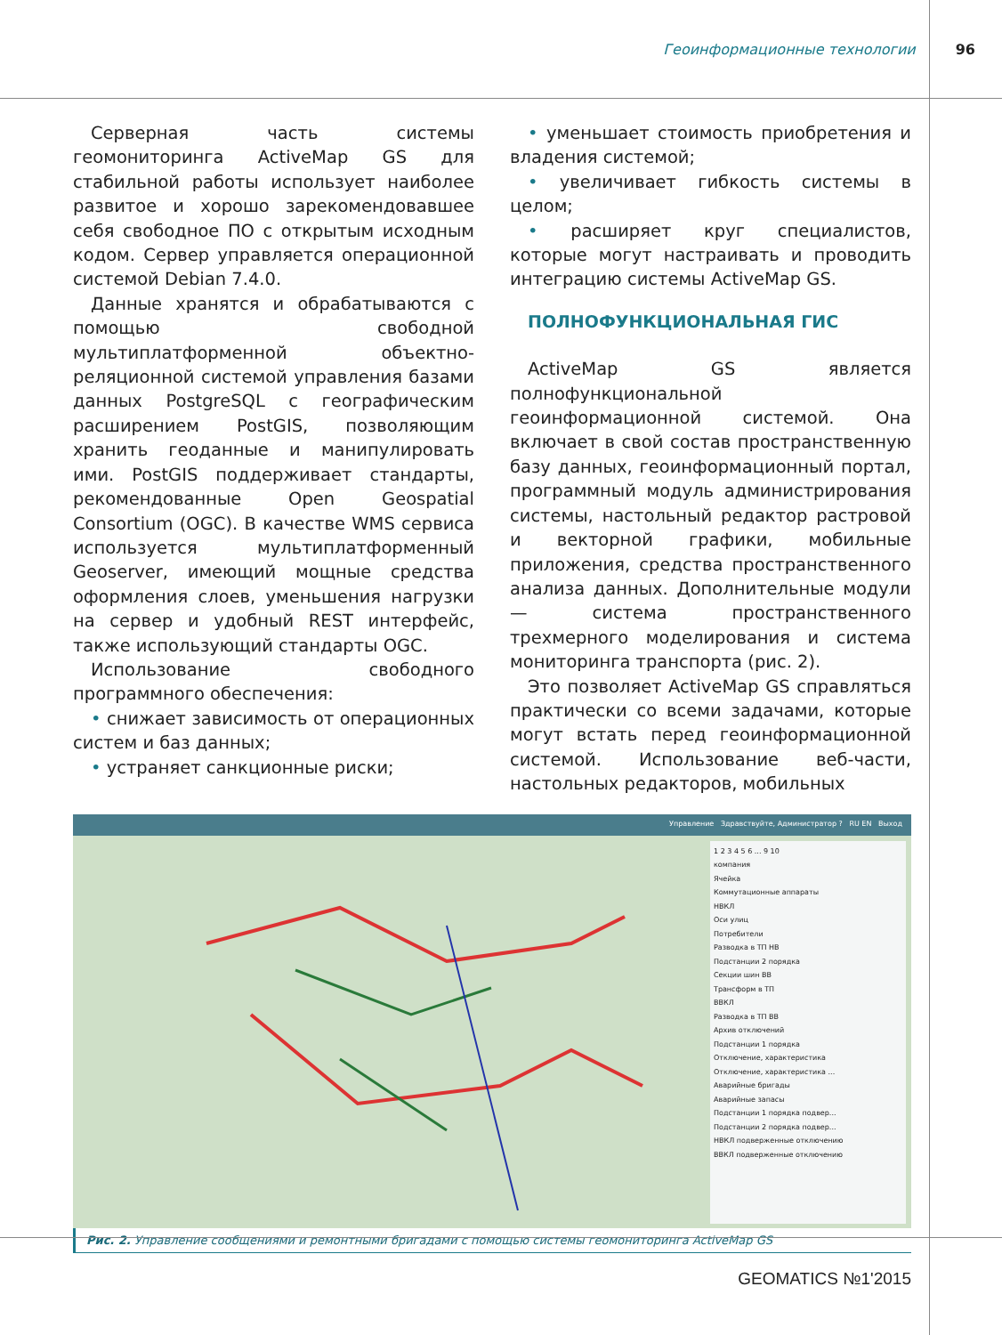Геоинформационные технологии 96
Серверная часть системы геомониторинга ActiveMap GS для стабильной работы использует наиболее развитое и хорошо зарекомендовавшее себя свободное ПО с открытым исходным кодом. Сервер управляется операционной системой Debian 7.4.0.
Данные хранятся и обрабатываются с помощью свободной мультиплатформенной объектно-реляционной системой управления базами данных PostgreSQL с географическим расширением PostGIS, позволяющим хранить геоданные и манипулировать ими. PostGIS поддерживает стандарты, рекомендованные Open Geospatial Consortium (OGC). В качестве WMS сервиса используется мультиплатформенный Geoserver, имеющий мощные средства оформления слоев, уменьшения нагрузки на сервер и удобный REST интерфейс, также использующий стандарты OGC.
Использование свободного программного обеспечения:
• снижает зависимость от операционных систем и баз данных;
• устраняет санкционные риски;
• уменьшает стоимость приобретения и владения системой;
• увеличивает гибкость системы в целом;
• расширяет круг специалистов, которые могут настраивать и проводить интеграцию системы ActiveMap GS.
ПОЛНОФУНКЦИОНАЛЬНАЯ ГИС
ActiveMap GS является полнофункциональной геоинформационной системой. Она включает в свой состав пространственную базу данных, геоинформационный портал, программный модуль администрирования системы, настольный редактор растровой и векторной графики, мобильные приложения, средства пространственного анализа данных. Дополнительные модули — система пространственного трехмерного моделирования и система мониторинга транспорта (рис. 2).
Это позволяет ActiveMap GS справляться практически со всеми задачами, которые могут встать перед геоинформационной системой. Использование веб-части, настольных редакторов, мобильных
Управление Здравствуйте, Администратор ? RU EN Выход
1 2 3 4 5 6 ... 9 10
компания
Ячейка
Коммутационные аппараты
НВКЛ
Оси улиц
Потребители
Разводка в ТП НВ
Подстанции 2 порядка
Секции шин ВВ
Трансформ в ТП
ВВКЛ
Разводка в ТП ВВ
Архив отключений
Подстанции 1 порядка
Отключение, характеристика
Отключение, характеристика ...
Аварийные бригады
Аварийные запасы
Подстанции 1 порядка подвер...
Подстанции 2 порядка подвер...
НВКЛ подверженные отключению
ВВКЛ подверженные отключению
Рис. 2. Управление сообщениями и ремонтными бригадами с помощью системы геомониторинга ActiveMap GS
GEOMATICS №1'2015